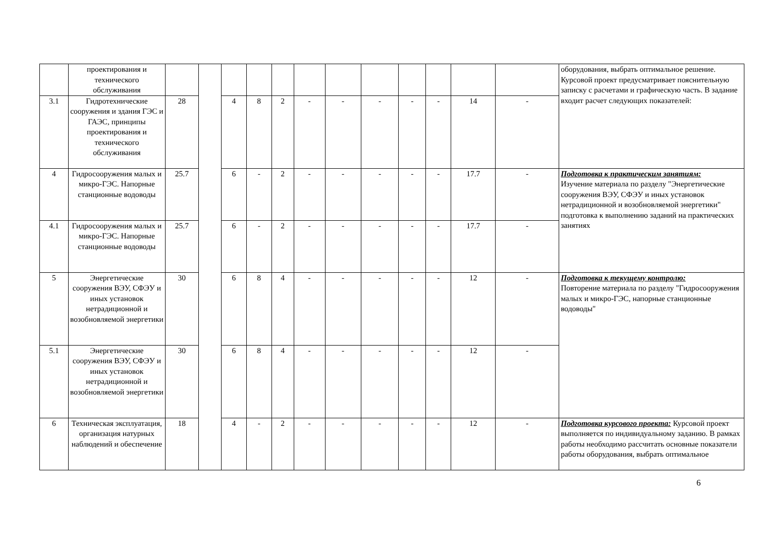| | проектирования и технического обслуживания | | | | | | | | | | | | | оборудования, выбрать оптимальное решение. Курсовой проект предусматривает пояснительную записку с расчетами и графическую часть. В задание входит расчет следующих показателей: |
| 3.1 | Гидротехнические сооружения и здания ГЭС и ГАЭС, принципы проектирования и технического обслуживания | 28 | | 4 | 8 | 2 | - | - | - | - | - | 14 | - | |
| 4 | Гидросооружения малых и микро-ГЭС. Напорные станционные водоводы | 25.7 | | 6 | - | 2 | - | - | - | - | - | 17.7 | - | Подготовка к практическим занятиям: Изучение материала по разделу "Энергетические сооружения ВЭУ, СФЭУ и иных установок нетрадиционной и возобновляемой энергетики" подготовка к выполнению заданий на практических занятиях |
| 4.1 | Гидросооружения малых и микро-ГЭС. Напорные станционные водоводы | 25.7 | | 6 | - | 2 | - | - | - | - | - | 17.7 | - | |
| 5 | Энергетические сооружения ВЭУ, СФЭУ и иных установок нетрадиционной и возобновляемой энергетики | 30 | | 6 | 8 | 4 | - | - | - | - | - | 12 | - | Подготовка к текущему контролю: Повторение материала по разделу "Гидросооружения малых и микро-ГЭС, напорные станционные водоводы" |
| 5.1 | Энергетические сооружения ВЭУ, СФЭУ и иных установок нетрадиционной и возобновляемой энергетики | 30 | | 6 | 8 | 4 | - | - | - | - | - | 12 | - | |
| 6 | Техническая эксплуатация, организация натурных наблюдений и обеспечение | 18 | | 4 | - | 2 | - | - | - | - | - | 12 | - | Подготовка курсового проекта: Курсовой проект выполняется по индивидуальному заданию. В рамках работы необходимо рассчитать основные показатели работы оборудования, выбрать оптимальное |
6